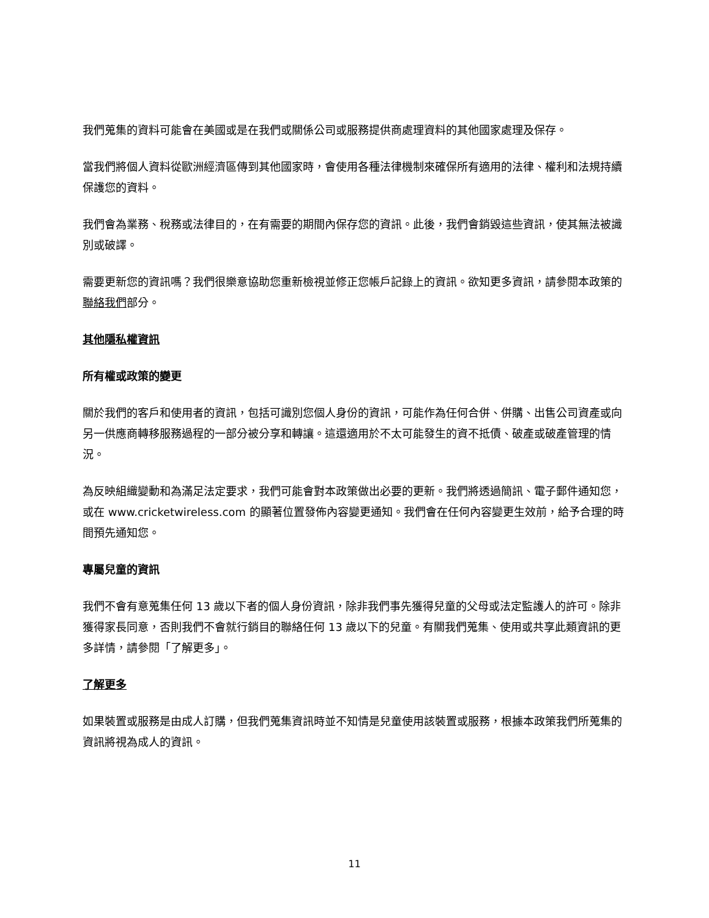我們蒐集的資料可能會在美國或是在我們或關係公司或服務提供商處理資料的其他國家處理及保存。
當我們將個人資料從歐洲經濟區傳到其他國家時，會使用各種法律機制來確保所有適用的法律、權利和法規持續保護您的資料。
我們會為業務、稅務或法律目的，在有需要的期間內保存您的資訊。此後，我們會銷毀這些資訊，使其無法被識別或破譯。
需要更新您的資訊嗎？我們很樂意協助您重新檢視並修正您帳戶記錄上的資訊。欲知更多資訊，請參閱本政策的聯絡我們部分。
其他隱私權資訊
所有權或政策的變更
關於我們的客戶和使用者的資訊，包括可識別您個人身份的資訊，可能作為任何合併、併購、出售公司資產或向另一供應商轉移服務過程的一部分被分享和轉讓。這還適用於不太可能發生的資不抵債、破產或破產管理的情況。
為反映組織變動和為滿足法定要求，我們可能會對本政策做出必要的更新。我們將透過簡訊、電子郵件通知您，或在 www.cricketwireless.com 的顯著位置發佈內容變更通知。我們會在任何內容變更生效前，給予合理的時間預先通知您。
專屬兒童的資訊
我們不會有意蒐集任何 13 歲以下者的個人身份資訊，除非我們事先獲得兒童的父母或法定監護人的許可。除非獲得家長同意，否則我們不會就行銷目的聯絡任何 13 歲以下的兒童。有關我們蒐集、使用或共享此類資訊的更多詳情，請參閱「了解更多」。
了解更多
如果裝置或服務是由成人訂購，但我們蒐集資訊時並不知情是兒童使用該裝置或服務，根據本政策我們所蒐集的資訊將視為成人的資訊。
11